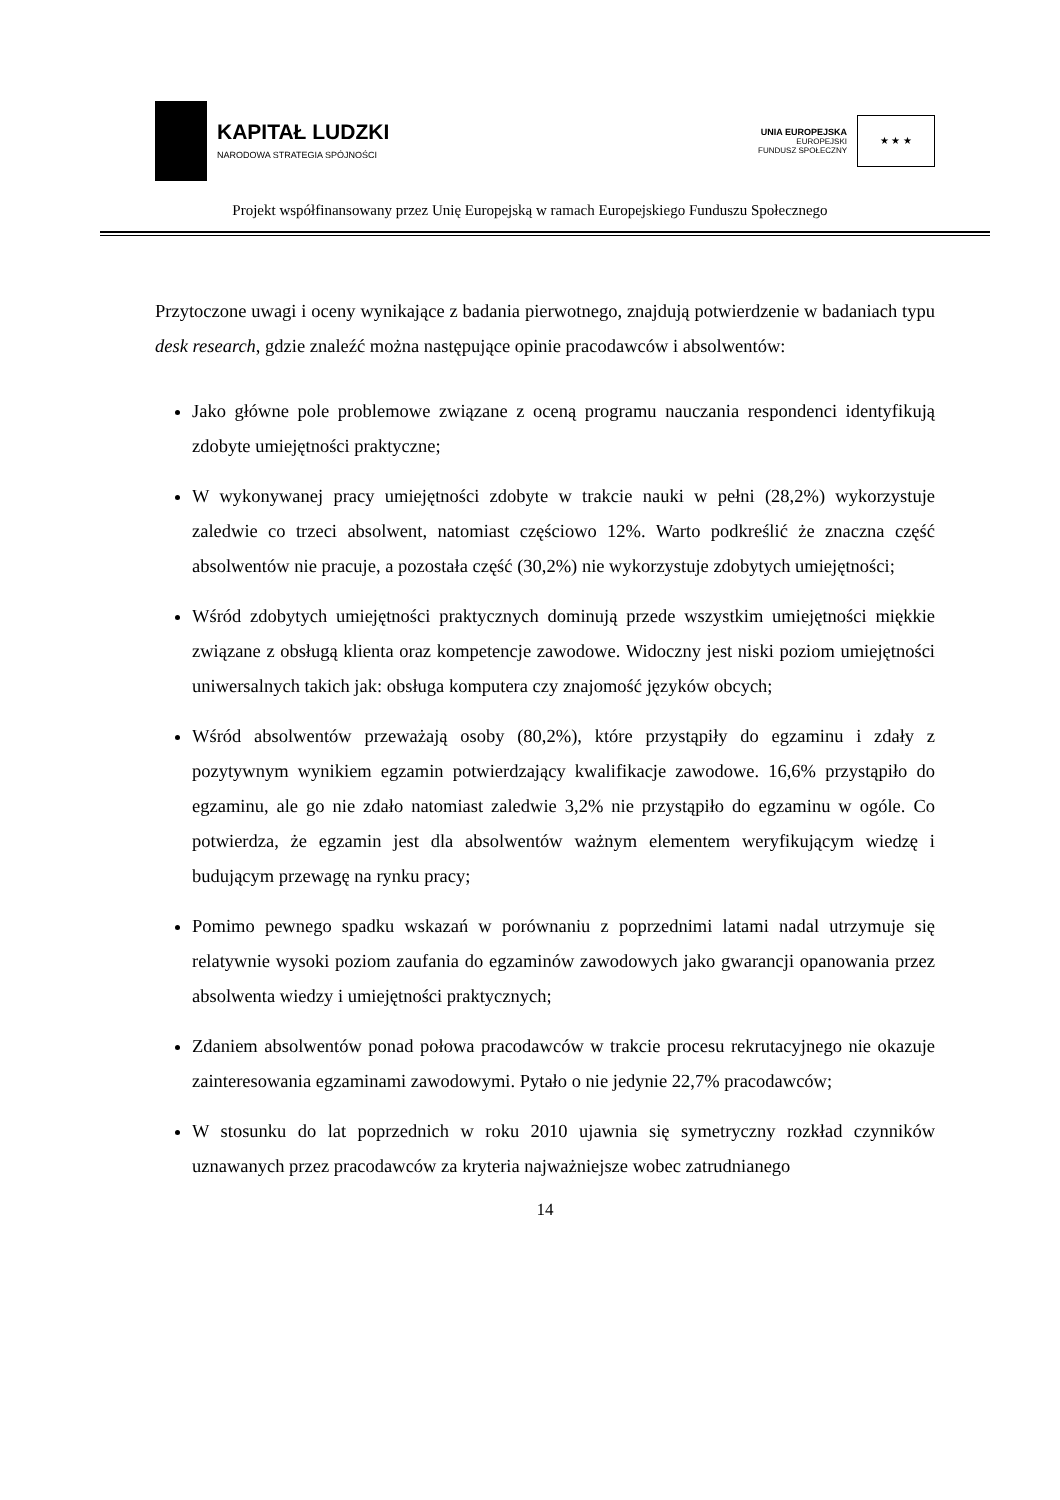KAPITAŁ LUDZKI
NARODOWA STRATEGIA SPÓJNOŚCI
UNIA EUROPEJSKA
EUROPEJSKI
FUNDUSZ SPOŁECZNY
★ ★ ★
Projekt współfinansowany przez Unię Europejską w ramach Europejskiego Funduszu Społecznego
Przytoczone uwagi i oceny wynikające z badania pierwotnego, znajdują potwierdzenie w badaniach typu desk research, gdzie znaleźć można następujące opinie pracodawców i absolwentów:
Jako główne pole problemowe związane z oceną programu nauczania respondenci identyfikują zdobyte umiejętności praktyczne;
W wykonywanej pracy umiejętności zdobyte w trakcie nauki w pełni (28,2%) wykorzystuje zaledwie co trzeci absolwent, natomiast częściowo 12%. Warto podkreślić że znaczna część absolwentów nie pracuje, a pozostała część (30,2%) nie wykorzystuje zdobytych umiejętności;
Wśród zdobytych umiejętności praktycznych dominują przede wszystkim umiejętności miękkie związane z obsługą klienta oraz kompetencje zawodowe. Widoczny jest niski poziom umiejętności uniwersalnych takich jak: obsługa komputera czy znajomość języków obcych;
Wśród absolwentów przeważają osoby (80,2%), które przystąpiły do egzaminu i zdały z pozytywnym wynikiem egzamin potwierdzający kwalifikacje zawodowe. 16,6% przystąpiło do egzaminu, ale go nie zdało natomiast zaledwie 3,2% nie przystąpiło do egzaminu w ogóle. Co potwierdza, że egzamin jest dla absolwentów ważnym elementem weryfikującym wiedzę i budującym przewagę na rynku pracy;
Pomimo pewnego spadku wskazań w porównaniu z poprzednimi latami nadal utrzymuje się relatywnie wysoki poziom zaufania do egzaminów zawodowych jako gwarancji opanowania przez absolwenta wiedzy i umiejętności praktycznych;
Zdaniem absolwentów ponad połowa pracodawców w trakcie procesu rekrutacyjnego nie okazuje zainteresowania egzaminami zawodowymi. Pytało o nie jedynie 22,7% pracodawców;
W stosunku do lat poprzednich w roku 2010 ujawnia się symetryczny rozkład czynników uznawanych przez pracodawców za kryteria najważniejsze wobec zatrudnianego
14